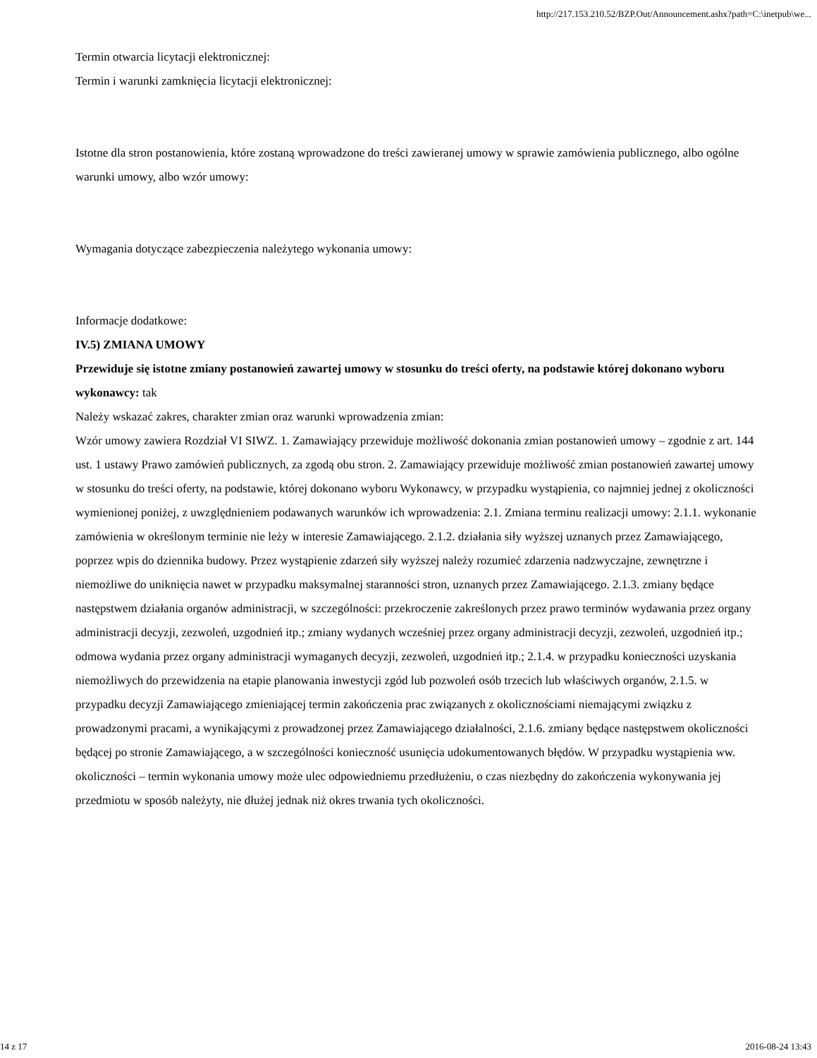http://217.153.210.52/BZP.Out/Announcement.ashx?path=C:\inetpub\we...
Termin otwarcia licytacji elektronicznej:
Termin i warunki zamknięcia licytacji elektronicznej:
Istotne dla stron postanowienia, które zostaną wprowadzone do treści zawieranej umowy w sprawie zamówienia publicznego, albo ogólne warunki umowy, albo wzór umowy:
Wymagania dotyczące zabezpieczenia należytego wykonania umowy:
Informacje dodatkowe:
IV.5) ZMIANA UMOWY
Przewiduje się istotne zmiany postanowień zawartej umowy w stosunku do treści oferty, na podstawie której dokonano wyboru wykonawcy: tak
Należy wskazać zakres, charakter zmian oraz warunki wprowadzenia zmian:
Wzór umowy zawiera Rozdział VI SIWZ. 1. Zamawiający przewiduje możliwość dokonania zmian postanowień umowy – zgodnie z art. 144 ust. 1 ustawy Prawo zamówień publicznych, za zgodą obu stron. 2. Zamawiający przewiduje możliwość zmian postanowień zawartej umowy w stosunku do treści oferty, na podstawie, której dokonano wyboru Wykonawcy, w przypadku wystąpienia, co najmniej jednej z okoliczności wymienionej poniżej, z uwzględnieniem podawanych warunków ich wprowadzenia: 2.1. Zmiana terminu realizacji umowy: 2.1.1. wykonanie zamówienia w określonym terminie nie leży w interesie Zamawiającego. 2.1.2. działania siły wyższej uznanych przez Zamawiającego, poprzez wpis do dziennika budowy. Przez wystąpienie zdarzeń siły wyższej należy rozumieć zdarzenia nadzwyczajne, zewnętrzne i niemożliwe do uniknięcia nawet w przypadku maksymalnej staranności stron, uznanych przez Zamawiającego. 2.1.3. zmiany będące następstwem działania organów administracji, w szczególności: przekroczenie zakreślonych przez prawo terminów wydawania przez organy administracji decyzji, zezwoleń, uzgodnień itp.; zmiany wydanych wcześniej przez organy administracji decyzji, zezwoleń, uzgodnień itp.; odmowa wydania przez organy administracji wymaganych decyzji, zezwoleń, uzgodnień itp.; 2.1.4. w przypadku konieczności uzyskania niemożliwych do przewidzenia na etapie planowania inwestycji zgód lub pozwoleń osób trzecich lub właściwych organów, 2.1.5. w przypadku decyzji Zamawiającego zmieniającej termin zakończenia prac związanych z okolicznościami niemającymi związku z prowadzonymi pracami, a wynikającymi z prowadzonej przez Zamawiającego działalności, 2.1.6. zmiany będące następstwem okoliczności będącej po stronie Zamawiającego, a w szczególności konieczność usunięcia udokumentowanych błędów. W przypadku wystąpienia ww. okoliczności – termin wykonania umowy może ulec odpowiedniemu przedłużeniu, o czas niezbędny do zakończenia wykonywania jej przedmiotu w sposób należyty, nie dłużej jednak niż okres trwania tych okoliczności.
14 z 17 2016-08-24 13:43